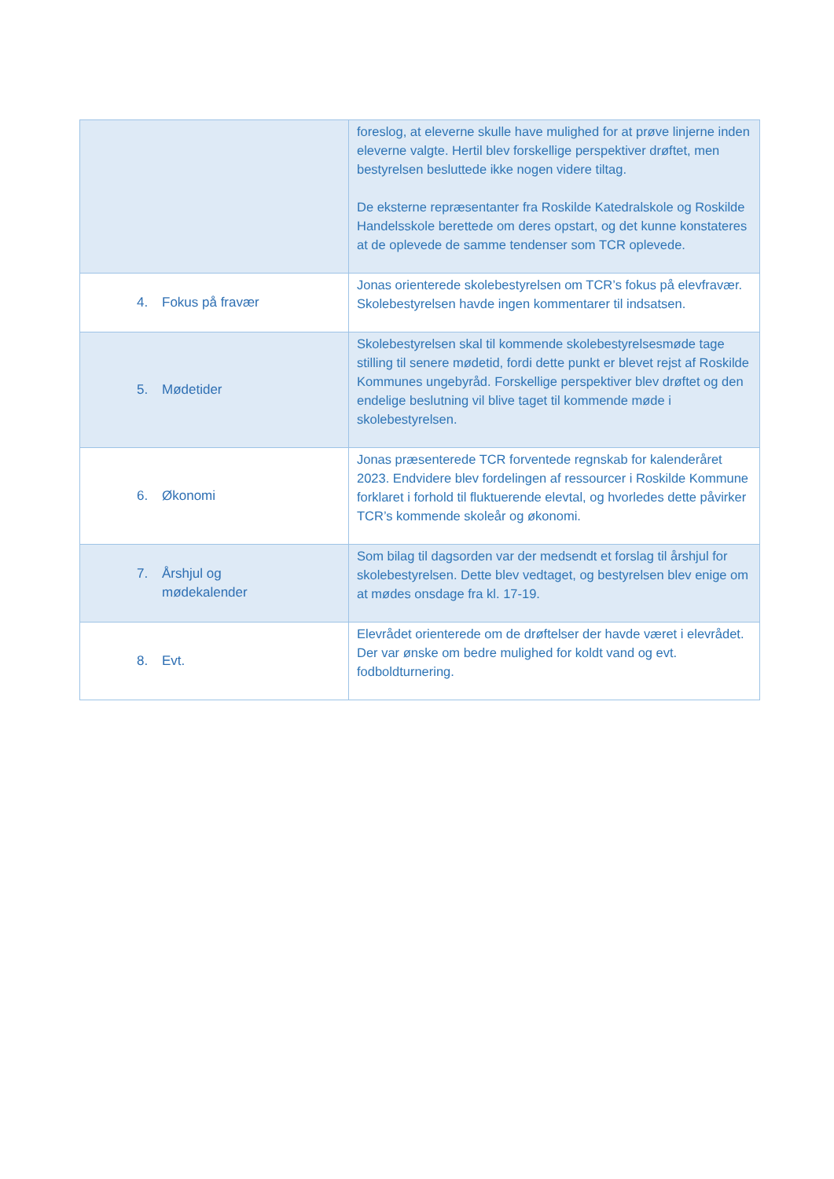| | foreslog, at eleverne skulle have mulighed for at prøve linjerne inden eleverne valgte. Hertil blev forskellige perspektiver drøftet, men bestyrelsen besluttede ikke nogen videre tiltag. De eksterne repræsentanter fra Roskilde Katedralskole og Roskilde Handelsskole berettede om deres opstart, og det kunne konstateres at de oplevede de samme tendenser som TCR oplevede. |
| 4. Fokus på fravær | Jonas orienterede skolebestyrelsen om TCR’s fokus på elevfravær. Skolebestyrelsen havde ingen kommentarer til indsatsen. |
| 5. Mødetider | Skolebestyrelsen skal til kommende skolebestyrelsesmøde tage stilling til senere mødetid, fordi dette punkt er blevet rejst af Roskilde Kommunes ungebyråd. Forskellige perspektiver blev drøftet og den endelige beslutning vil blive taget til kommende møde i skolebestyrelsen. |
| 6. Økonomi | Jonas præsenterede TCR forventede regnskab for kalenderåret 2023. Endvidere blev fordelingen af ressourcer i Roskilde Kommune forklaret i forhold til fluktuerende elevtal, og hvorledes dette påvirker TCR’s kommende skoleår og økonomi. |
| 7. Årshjul og mødekalender | Som bilag til dagsorden var der medsendt et forslag til årshjul for skolebestyrelsen. Dette blev vedtaget, og bestyrelsen blev enige om at mødes onsdage fra kl. 17-19. |
| 8. Evt. | Elevrådet orienterede om de drøftelser der havde været i elevrådet. Der var ønske om bedre mulighed for koldt vand og evt. fodboldturnering. |